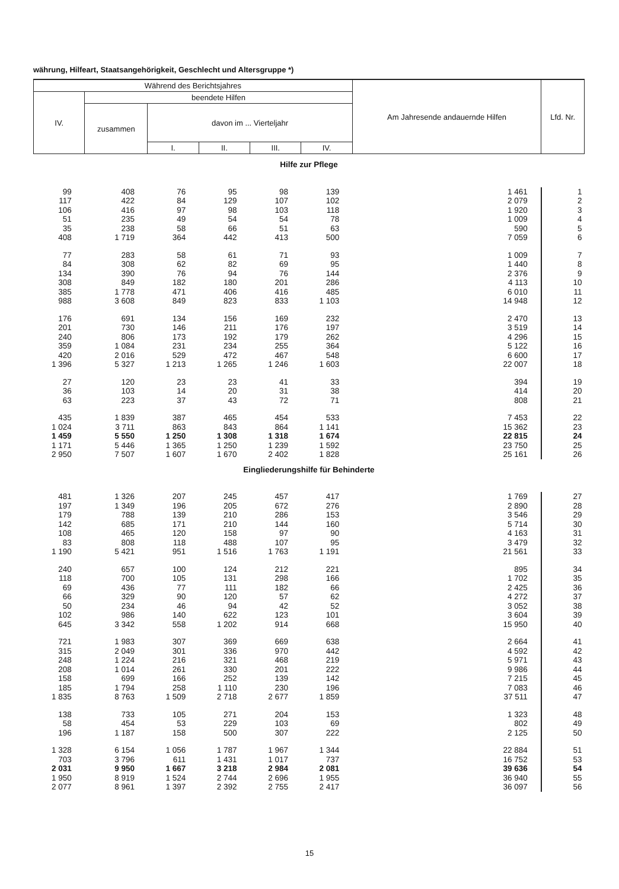währung, Hilfeart, Staatsangehörigkeit, Geschlecht und Altersgruppe *)
| Während des Berichtsjahres | | | | | | Am Jahresende andauernde Hilfen | Lfd. Nr. |
| --- | --- | --- | --- | --- | --- | --- | --- |
| IV. | beendete Hilfen | | | | | | |
| | zusammen | davon im ... Vierteljahr | | | | | |
| | | I. | II. | III. | IV. | | |
| Hilfe zur Pflege | | | | | | | |
| 99 | 408 | 76 | 95 | 98 | 139 | 1 461 | 1 |
| 117 | 422 | 84 | 129 | 107 | 102 | 2 079 | 2 |
| 106 | 416 | 97 | 98 | 103 | 118 | 1 920 | 3 |
| 51 | 235 | 49 | 54 | 54 | 78 | 1 009 | 4 |
| 35 | 238 | 58 | 66 | 51 | 63 | 590 | 5 |
| 408 | 1 719 | 364 | 442 | 413 | 500 | 7 059 | 6 |
| 77 | 283 | 58 | 61 | 71 | 93 | 1 009 | 7 |
| 84 | 308 | 62 | 82 | 69 | 95 | 1 440 | 8 |
| 134 | 390 | 76 | 94 | 76 | 144 | 2 376 | 9 |
| 308 | 849 | 182 | 180 | 201 | 286 | 4 113 | 10 |
| 385 | 1 778 | 471 | 406 | 416 | 485 | 6 010 | 11 |
| 988 | 3 608 | 849 | 823 | 833 | 1 103 | 14 948 | 12 |
| 176 | 691 | 134 | 156 | 169 | 232 | 2 470 | 13 |
| 201 | 730 | 146 | 211 | 176 | 197 | 3 519 | 14 |
| 240 | 806 | 173 | 192 | 179 | 262 | 4 296 | 15 |
| 359 | 1 084 | 231 | 234 | 255 | 364 | 5 122 | 16 |
| 420 | 2 016 | 529 | 472 | 467 | 548 | 6 600 | 17 |
| 1 396 | 5 327 | 1 213 | 1 265 | 1 246 | 1 603 | 22 007 | 18 |
| 27 | 120 | 23 | 23 | 41 | 33 | 394 | 19 |
| 36 | 103 | 14 | 20 | 31 | 38 | 414 | 20 |
| 63 | 223 | 37 | 43 | 72 | 71 | 808 | 21 |
| 435 | 1 839 | 387 | 465 | 454 | 533 | 7 453 | 22 |
| 1 024 | 3 711 | 863 | 843 | 864 | 1 141 | 15 362 | 23 |
| 1 459 | 5 550 | 1 250 | 1 308 | 1 318 | 1 674 | 22 815 | 24 |
| 1 171 | 5 446 | 1 365 | 1 250 | 1 239 | 1 592 | 23 750 | 25 |
| 2 950 | 7 507 | 1 607 | 1 670 | 2 402 | 1 828 | 25 161 | 26 |
| Eingliederungshilfe für Behinderte | | | | | | | |
| 481 | 1 326 | 207 | 245 | 457 | 417 | 1 769 | 27 |
| 197 | 1 349 | 196 | 205 | 672 | 276 | 2 890 | 28 |
| 179 | 788 | 139 | 210 | 286 | 153 | 3 546 | 29 |
| 142 | 685 | 171 | 210 | 144 | 160 | 5 714 | 30 |
| 108 | 465 | 120 | 158 | 97 | 90 | 4 163 | 31 |
| 83 | 808 | 118 | 488 | 107 | 95 | 3 479 | 32 |
| 1 190 | 5 421 | 951 | 1 516 | 1 763 | 1 191 | 21 561 | 33 |
| 240 | 657 | 100 | 124 | 212 | 221 | 895 | 34 |
| 118 | 700 | 105 | 131 | 298 | 166 | 1 702 | 35 |
| 69 | 436 | 77 | 111 | 182 | 66 | 2 425 | 36 |
| 66 | 329 | 90 | 120 | 57 | 62 | 4 272 | 37 |
| 50 | 234 | 46 | 94 | 42 | 52 | 3 052 | 38 |
| 102 | 986 | 140 | 622 | 123 | 101 | 3 604 | 39 |
| 645 | 3 342 | 558 | 1 202 | 914 | 668 | 15 950 | 40 |
| 721 | 1 983 | 307 | 369 | 669 | 638 | 2 664 | 41 |
| 315 | 2 049 | 301 | 336 | 970 | 442 | 4 592 | 42 |
| 248 | 1 224 | 216 | 321 | 468 | 219 | 5 971 | 43 |
| 208 | 1 014 | 261 | 330 | 201 | 222 | 9 986 | 44 |
| 158 | 699 | 166 | 252 | 139 | 142 | 7 215 | 45 |
| 185 | 1 794 | 258 | 1 110 | 230 | 196 | 7 083 | 46 |
| 1 835 | 8 763 | 1 509 | 2 718 | 2 677 | 1 859 | 37 511 | 47 |
| 138 | 733 | 105 | 271 | 204 | 153 | 1 323 | 48 |
| 58 | 454 | 53 | 229 | 103 | 69 | 802 | 49 |
| 196 | 1 187 | 158 | 500 | 307 | 222 | 2 125 | 50 |
| 1 328 | 6 154 | 1 056 | 1 787 | 1 967 | 1 344 | 22 884 | 51 |
| 703 | 3 796 | 611 | 1 431 | 1 017 | 737 | 16 752 | 53 |
| 2 031 | 9 950 | 1 667 | 3 218 | 2 984 | 2 081 | 39 636 | 54 |
| 1 950 | 8 919 | 1 524 | 2 744 | 2 696 | 1 955 | 36 940 | 55 |
| 2 077 | 8 961 | 1 397 | 2 392 | 2 755 | 2 417 | 36 097 | 56 |
15